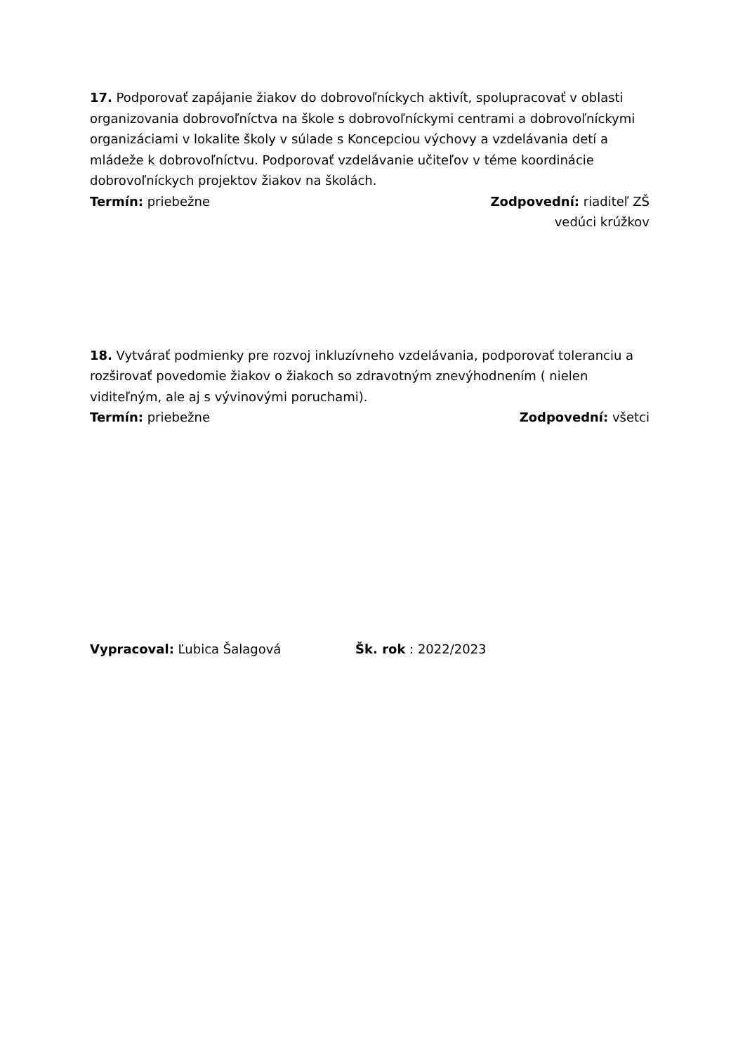17. Podporovať zapájanie žiakov do dobrovoľníckych aktivít, spolupracovať v oblasti organizovania dobrovoľníctva na škole s dobrovoľníckymi centrami a dobrovoľníckymi organizáciami v lokalite školy v súlade s Koncepciou výchovy a vzdelávania detí a mládeže k dobrovoľníctvu. Podporovať vzdelávanie učiteľov v téme koordinácie dobrovoľníckych projektov žiakov na školách.
Termín: priebežne Zodpovední: riaditeľ ZŠ
vedúci krúžkov
18. Vytvárať podmienky pre rozvoj inkluzívneho vzdelávania, podporovať toleranciu a rozširovať povedomie žiakov o žiakoch so zdravotným znevýhodnením ( nielen viditeľným, ale aj s vývinovými poruchami).
Termín: priebežne Zodpovední: všetci
Vypracoval: Ľubica Šalagová Šk. rok : 2022/2023